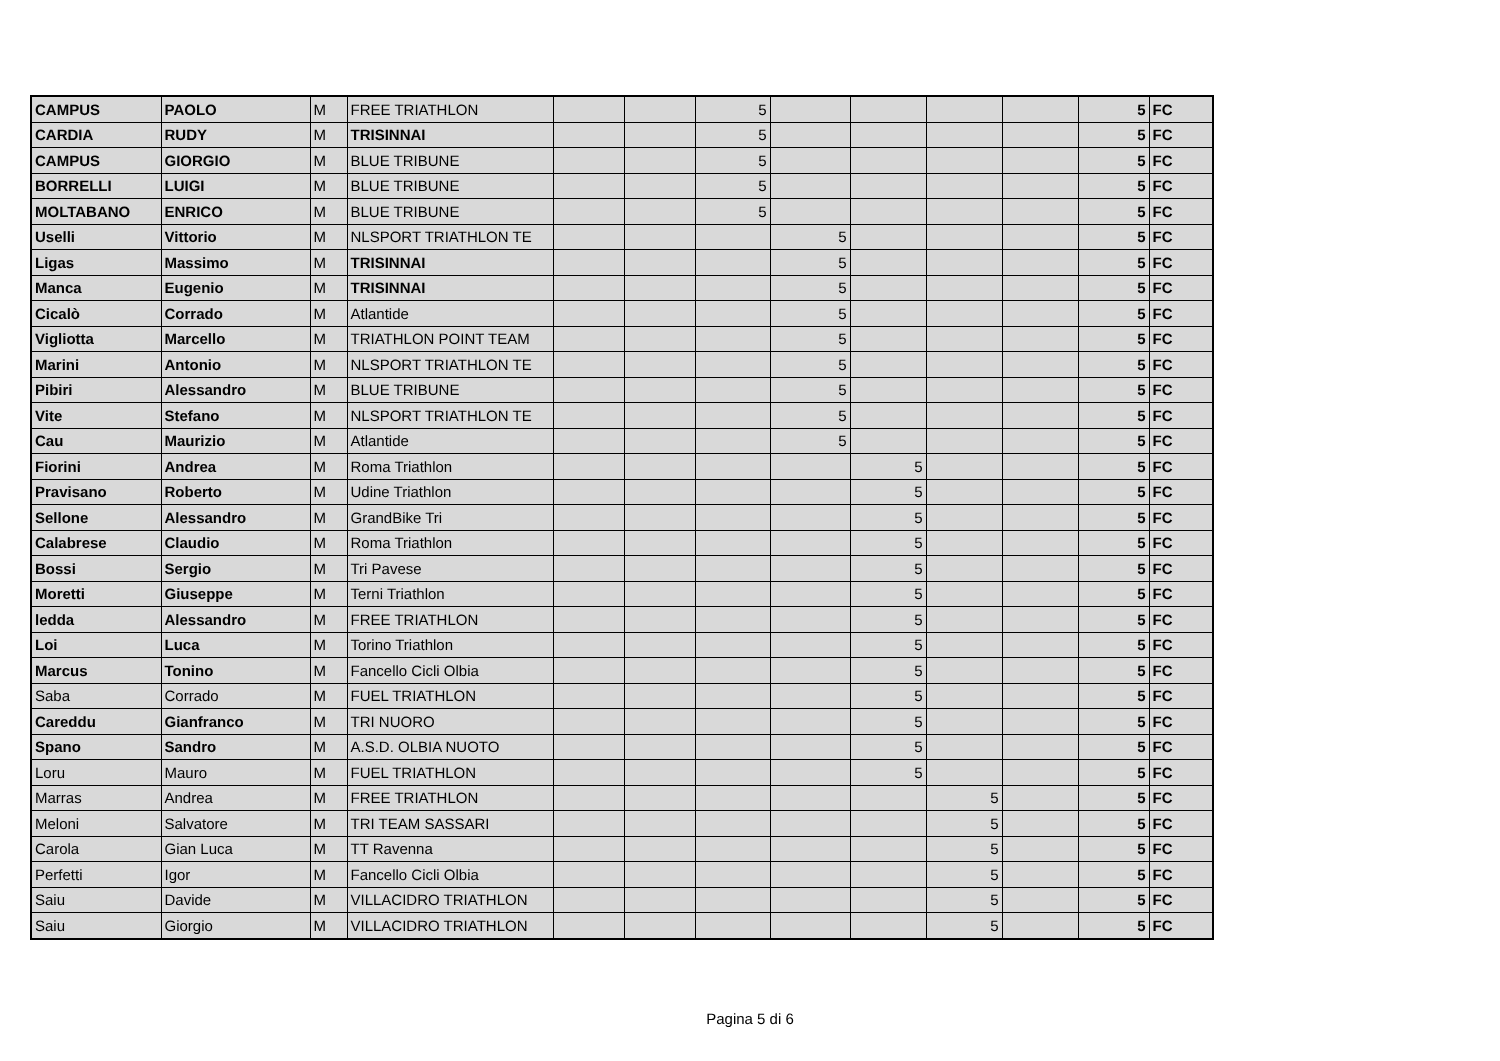| CAMPUS | PAOLO | M | FREE TRIATHLON | | | 5 | | | | | 5 | FC |
| CARDIA | RUDY | M | TRISINNAI | | | 5 | | | | | 5 | FC |
| CAMPUS | GIORGIO | M | BLUE TRIBUNE | | | 5 | | | | | 5 | FC |
| BORRELLI | LUIGI | M | BLUE TRIBUNE | | | 5 | | | | | 5 | FC |
| MOLTABANO | ENRICO | M | BLUE TRIBUNE | | | 5 | | | | | 5 | FC |
| Uselli | Vittorio | M | NLSPORT TRIATHLON TE | | | | 5 | | | | 5 | FC |
| Ligas | Massimo | M | TRISINNAI | | | | 5 | | | | 5 | FC |
| Manca | Eugenio | M | TRISINNAI | | | | 5 | | | | 5 | FC |
| Cicalò | Corrado | M | Atlantide | | | | 5 | | | | 5 | FC |
| Vigliotta | Marcello | M | TRIATHLON POINT TEAM | | | | 5 | | | | 5 | FC |
| Marini | Antonio | M | NLSPORT TRIATHLON TE | | | | 5 | | | | 5 | FC |
| Pibiri | Alessandro | M | BLUE TRIBUNE | | | | 5 | | | | 5 | FC |
| Vite | Stefano | M | NLSPORT TRIATHLON TE | | | | 5 | | | | 5 | FC |
| Cau | Maurizio | M | Atlantide | | | | 5 | | | | 5 | FC |
| Fiorini | Andrea | M | Roma Triathlon | | | | | 5 | | | 5 | FC |
| Pravisano | Roberto | M | Udine Triathlon | | | | | 5 | | | 5 | FC |
| Sellone | Alessandro | M | GrandBike Tri | | | | | 5 | | | 5 | FC |
| Calabrese | Claudio | M | Roma Triathlon | | | | | 5 | | | 5 | FC |
| Bossi | Sergio | M | Tri Pavese | | | | | 5 | | | 5 | FC |
| Moretti | Giuseppe | M | Terni Triathlon | | | | | 5 | | | 5 | FC |
| ledda | Alessandro | M | FREE TRIATHLON | | | | | 5 | | | 5 | FC |
| Loi | Luca | M | Torino Triathlon | | | | | 5 | | | 5 | FC |
| Marcus | Tonino | M | Fancello Cicli Olbia | | | | | 5 | | | 5 | FC |
| Saba | Corrado | M | FUEL TRIATHLON | | | | | 5 | | | 5 | FC |
| Careddu | Gianfranco | M | TRI NUORO | | | | | 5 | | | 5 | FC |
| Spano | Sandro | M | A.S.D. OLBIA NUOTO | | | | | 5 | | | 5 | FC |
| Loru | Mauro | M | FUEL TRIATHLON | | | | | 5 | | | 5 | FC |
| Marras | Andrea | M | FREE TRIATHLON | | | | | | 5 | | 5 | FC |
| Meloni | Salvatore | M | TRI TEAM SASSARI | | | | | | 5 | | 5 | FC |
| Carola | Gian Luca | M | TT Ravenna | | | | | | 5 | | 5 | FC |
| Perfetti | Igor | M | Fancello Cicli Olbia | | | | | | 5 | | 5 | FC |
| Saiu | Davide | M | VILLACIDRO TRIATHLON | | | | | | 5 | | 5 | FC |
| Saiu | Giorgio | M | VILLACIDRO TRIATHLON | | | | | | 5 | | 5 | FC |
Pagina 5 di 6